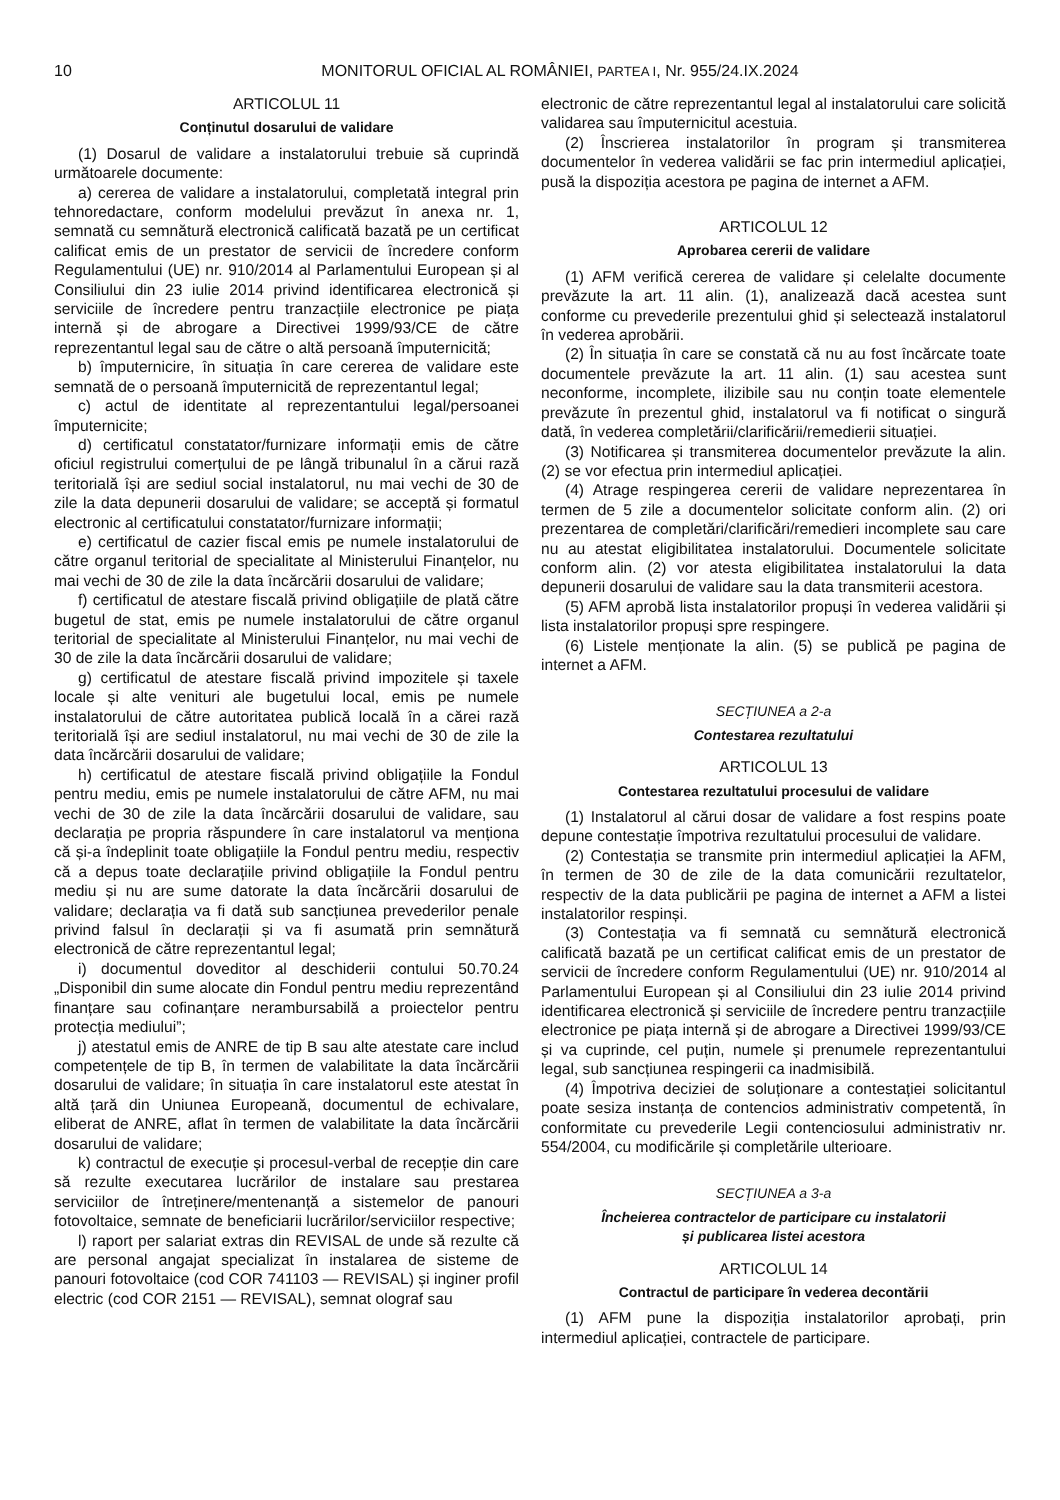10 MONITORUL OFICIAL AL ROMÂNIEI, PARTEA I, Nr. 955/24.IX.2024
ARTICOLUL 11
Conținutul dosarului de validare
(1) Dosarul de validare a instalatorului trebuie să cuprindă următoarele documente:
a) cererea de validare a instalatorului, completată integral prin tehnoredactare, conform modelului prevăzut în anexa nr. 1, semnată cu semnătură electronică calificată bazată pe un certificat calificat emis de un prestator de servicii de încredere conform Regulamentului (UE) nr. 910/2014 al Parlamentului European și al Consiliului din 23 iulie 2014 privind identificarea electronică și serviciile de încredere pentru tranzacțiile electronice pe piața internă și de abrogare a Directivei 1999/93/CE de către reprezentantul legal sau de către o altă persoană împuternicită;
b) împuternicire, în situația în care cererea de validare este semnată de o persoană împuternicită de reprezentantul legal;
c) actul de identitate al reprezentantului legal/persoanei împuternicite;
d) certificatul constatator/furnizare informații emis de către oficiul registrului comerțului de pe lângă tribunalul în a cărui rază teritorială își are sediul social instalatorul, nu mai vechi de 30 de zile la data depunerii dosarului de validare; se acceptă și formatul electronic al certificatului constatator/furnizare informații;
e) certificatul de cazier fiscal emis pe numele instalatorului de către organul teritorial de specialitate al Ministerului Finanțelor, nu mai vechi de 30 de zile la data încărcării dosarului de validare;
f) certificatul de atestare fiscală privind obligațiile de plată către bugetul de stat, emis pe numele instalatorului de către organul teritorial de specialitate al Ministerului Finanțelor, nu mai vechi de 30 de zile la data încărcării dosarului de validare;
g) certificatul de atestare fiscală privind impozitele și taxele locale și alte venituri ale bugetului local, emis pe numele instalatorului de către autoritatea publică locală în a cărei rază teritorială își are sediul instalatorul, nu mai vechi de 30 de zile la data încărcării dosarului de validare;
h) certificatul de atestare fiscală privind obligațiile la Fondul pentru mediu, emis pe numele instalatorului de către AFM, nu mai vechi de 30 de zile la data încărcării dosarului de validare, sau declarația pe propria răspundere în care instalatorul va menționa că și-a îndeplinit toate obligațiile la Fondul pentru mediu, respectiv că a depus toate declarațiile privind obligațiile la Fondul pentru mediu și nu are sume datorate la data încărcării dosarului de validare; declarația va fi dată sub sancțiunea prevederilor penale privind falsul în declarații și va fi asumată prin semnătură electronică de către reprezentantul legal;
i) documentul doveditor al deschiderii contului 50.70.24 „Disponibil din sume alocate din Fondul pentru mediu reprezentând finanțare sau cofinanțare nerambursabilă a proiectelor pentru protecția mediului”;
j) atestatul emis de ANRE de tip B sau alte atestate care includ competențele de tip B, în termen de valabilitate la data încărcării dosarului de validare; în situația în care instalatorul este atestat în altă țară din Uniunea Europeană, documentul de echivalare, eliberat de ANRE, aflat în termen de valabilitate la data încărcării dosarului de validare;
k) contractul de execuție și procesul-verbal de recepție din care să rezulte executarea lucrărilor de instalare sau prestarea serviciilor de întreținere/mentenanță a sistemelor de panouri fotovoltaice, semnate de beneficiarii lucrărilor/serviciilor respective;
l) raport per salariat extras din REVISAL de unde să rezulte că are personal angajat specializat în instalarea de sisteme de panouri fotovoltaice (cod COR 741103 — REVISAL) și inginer profil electric (cod COR 2151 — REVISAL), semnat olograf sau
electronic de către reprezentantul legal al instalatorului care solicită validarea sau împuternicitul acestuia.
(2) Înscrierea instalatorilor în program și transmiterea documentelor în vederea validării se fac prin intermediul aplicației, pusă la dispoziția acestora pe pagina de internet a AFM.
ARTICOLUL 12
Aprobarea cererii de validare
(1) AFM verifică cererea de validare și celelalte documente prevăzute la art. 11 alin. (1), analizează dacă acestea sunt conforme cu prevederile prezentului ghid și selectează instalatorul în vederea aprobării.
(2) În situația în care se constată că nu au fost încărcate toate documentele prevăzute la art. 11 alin. (1) sau acestea sunt neconforme, incomplete, ilizibile sau nu conțin toate elementele prevăzute în prezentul ghid, instalatorul va fi notificat o singură dată, în vederea completării/clarificării/remedierii situației.
(3) Notificarea și transmiterea documentelor prevăzute la alin. (2) se vor efectua prin intermediul aplicației.
(4) Atrage respingerea cererii de validare neprezentarea în termen de 5 zile a documentelor solicitate conform alin. (2) ori prezentarea de completări/clarificări/remedieri incomplete sau care nu au atestat eligibilitatea instalatorului. Documentele solicitate conform alin. (2) vor atesta eligibilitatea instalatorului la data depunerii dosarului de validare sau la data transmiterii acestora.
(5) AFM aprobă lista instalatorilor propuși în vederea validării și lista instalatorilor propuși spre respingere.
(6) Listele menționate la alin. (5) se publică pe pagina de internet a AFM.
SECȚIUNEA a 2-a
Contestarea rezultatului
ARTICOLUL 13
Contestarea rezultatului procesului de validare
(1) Instalatorul al cărui dosar de validare a fost respins poate depune contestație împotriva rezultatului procesului de validare.
(2) Contestația se transmite prin intermediul aplicației la AFM, în termen de 30 de zile de la data comunicării rezultatelor, respectiv de la data publicării pe pagina de internet a AFM a listei instalatorilor respinși.
(3) Contestația va fi semnată cu semnătură electronică calificată bazată pe un certificat calificat emis de un prestator de servicii de încredere conform Regulamentului (UE) nr. 910/2014 al Parlamentului European și al Consiliului din 23 iulie 2014 privind identificarea electronică și serviciile de încredere pentru tranzacțiile electronice pe piața internă și de abrogare a Directivei 1999/93/CE și va cuprinde, cel puțin, numele și prenumele reprezentantului legal, sub sancțiunea respingerii ca inadmisibilă.
(4) Împotriva deciziei de soluționare a contestației solicitantul poate sesiza instanța de contencios administrativ competentă, în conformitate cu prevederile Legii contenciosului administrativ nr. 554/2004, cu modificările și completările ulterioare.
SECȚIUNEA a 3-a
Încheierea contractelor de participare cu instalatorii
și publicarea listei acestora
ARTICOLUL 14
Contractul de participare în vederea decontării
(1) AFM pune la dispoziția instalatorilor aprobați, prin intermediul aplicației, contractele de participare.